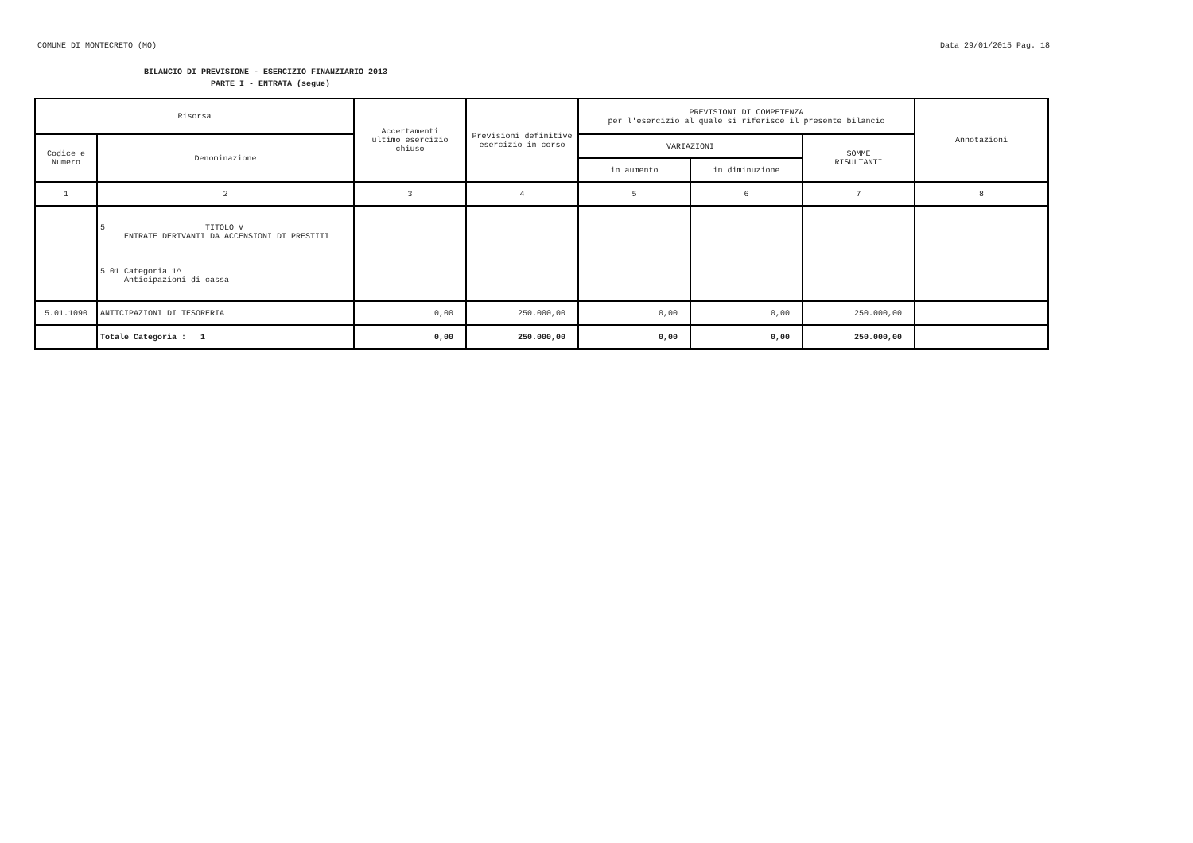COMUNE DI MONTECRETO (MO) Data 29/01/2015 Pag. 18
BILANCIO DI PREVISIONE - ESERCIZIO FINANZIARIO 2013
PARTE I - ENTRATA (segue)
| Risorsa | | Accertamenti ultimo esercizio chiuso | Previsioni definitive esercizio in corso | PREVISIONI DI COMPETENZA per l'esercizio al quale si riferisce il presente bilancio | | | Annotazioni |
| --- | --- | --- | --- | --- | --- | --- | --- |
| Codice e Numero | Denominazione | | | VARIAZIONI | | SOMME RISULTANTI | |
| | | | | in aumento | in diminuzione | | |
| 1 | 2 | 3 | 4 | 5 | 6 | 7 | 8 |
| | 5 TITOLO V ENTRATE DERIVANTI DA ACCENSIONI DI PRESTITI 5 01 Categoria 1^ Anticipazioni di cassa | | | | | | |
| 5.01.1090 | ANTICIPAZIONI DI TESORERIA | 0,00 | 250.000,00 | 0,00 | 0,00 | 250.000,00 | |
| | Totale Categoria : 1 | 0,00 | 250.000,00 | 0,00 | 0,00 | 250.000,00 | |